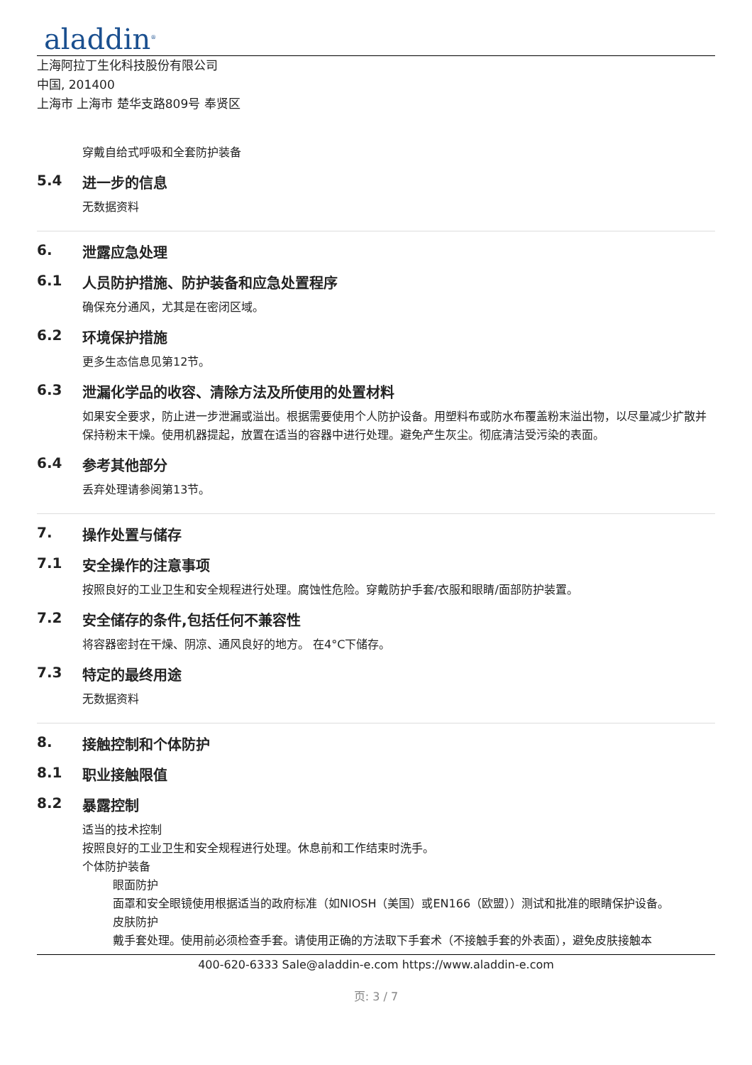aladdin<sup>®</sup>
上海阿拉丁生化科技股份有限公司
中国, 201400
上海市 上海市 楚华支路809号 奉贤区
穿戴自给式呼吸和全套防护装备
5.4 进一步的信息
无数据资料
6. 泄露应急处理
6.1 人员防护措施、防护装备和应急处置程序
确保充分通风，尤其是在密闭区域。
6.2 环境保护措施
更多生态信息见第12节。
6.3 泄漏化学品的收容、清除方法及所使用的处置材料
如果安全要求，防止进一步泄漏或溢出。根据需要使用个人防护设备。用塑料布或防水布覆盖粉末溢出物，以尽量减少扩散并保持粉末干燥。使用机器提起，放置在适当的容器中进行处理。避免产生灰尘。彻底清洁受污染的表面。
6.4 参考其他部分
丢弃处理请参阅第13节。
7. 操作处置与储存
7.1 安全操作的注意事项
按照良好的工业卫生和安全规程进行处理。腐蚀性危险。穿戴防护手套/衣服和眼睛/面部防护装置。
7.2 安全储存的条件,包括任何不兼容性
将容器密封在干燥、阴凉、通风良好的地方。 在4°C下储存。
7.3 特定的最终用途
无数据资料
8. 接触控制和个体防护
8.1 职业接触限值
8.2 暴露控制
适当的技术控制
按照良好的工业卫生和安全规程进行处理。休息前和工作结束时洗手。
个体防护装备
眼面防护
面罩和安全眼镜使用根据适当的政府标准（如NIOSH（美国）或EN166（欧盟））测试和批准的眼睛保护设备。
皮肤防护
戴手套处理。使用前必须检查手套。请使用正确的方法取下手套术（不接触手套的外表面），避免皮肤接触本
400-620-6333 Sale@aladdin-e.com https://www.aladdin-e.com
页: 3 / 7